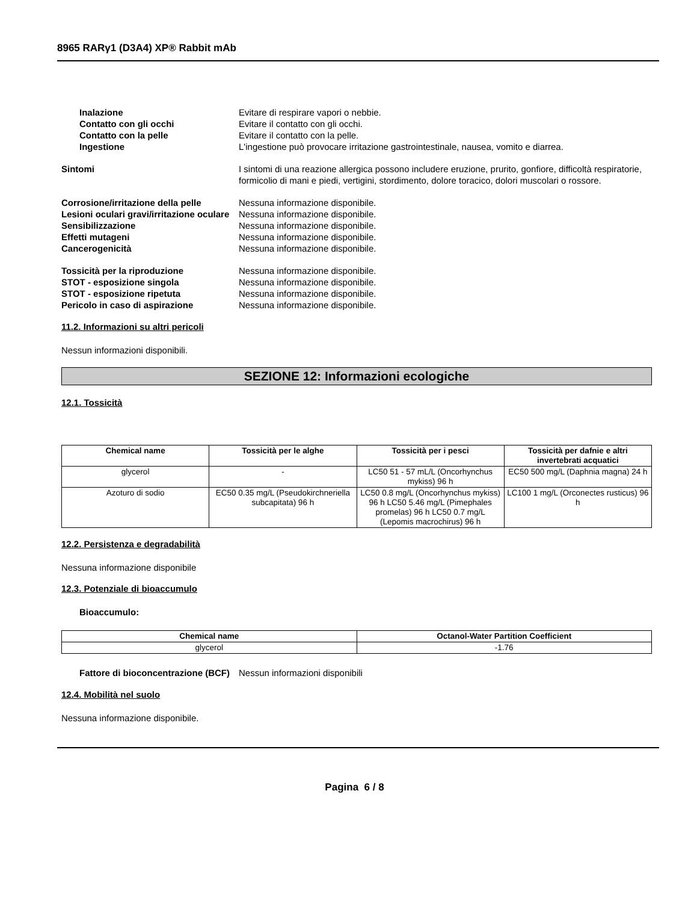8965 RARγ1 (D3A4) XP® Rabbit mAb
Inalazione Evitare di respirare vapori o nebbie.
Contatto con gli occhi Evitare il contatto con gli occhi.
Contatto con la pelle Evitare il contatto con la pelle.
Ingestione L'ingestione può provocare irritazione gastrointestinale, nausea, vomito e diarrea.
Sintomi I sintomi di una reazione allergica possono includere eruzione, prurito, gonfiore, difficoltà respiratorie, formicolio di mani e piedi, vertigini, stordimento, dolore toracico, dolori muscolari o rossore.
Corrosione/irritazione della pelle
Nessuna informazione disponibile.
Lesioni oculari gravi/irritazione oculare
Nessuna informazione disponibile.
Sensibilizzazione Nessuna informazione disponibile.
Effetti mutageni Nessuna informazione disponibile.
Cancerogenicità Nessuna informazione disponibile.
Tossicità per la riproduzione Nessuna informazione disponibile.
STOT - esposizione singola Nessuna informazione disponibile.
STOT - esposizione ripetuta Nessuna informazione disponibile.
Pericolo in caso di aspirazione Nessuna informazione disponibile.
11.2. Informazioni su altri pericoli
Nessun informazioni disponibili.
SEZIONE 12: Informazioni ecologiche
12.1. Tossicità
| Chemical name | Tossicità per le alghe | Tossicità per i pesci | Tossicità per dafnie e altri invertebrati acquatici |
| --- | --- | --- | --- |
| glycerol | - | LC50 51 - 57 mL/L (Oncorhynchus mykiss) 96 h | EC50 500 mg/L (Daphnia magna) 24 h |
| Azoturo di sodio | EC50 0.35 mg/L (Pseudokirchneriella subcapitata) 96 h | LC50 0.8 mg/L (Oncorhynchus mykiss) 96 h LC50 5.46 mg/L (Pimephales promelas) 96 h LC50 0.7 mg/L (Lepomis macrochirus) 96 h | LC100 1 mg/L (Orconectes rusticus) 96 h |
12.2. Persistenza e degradabilità
Nessuna informazione disponibile
12.3. Potenziale di bioaccumulo
Bioaccumulo:
| Chemical name | Octanol-Water Partition Coefficient |
| --- | --- |
| glycerol | -1.76 |
Fattore di bioconcentrazione (BCF)
Nessun informazioni disponibili
12.4. Mobilità nel suolo
Nessuna informazione disponibile.
Pagina 6 / 8